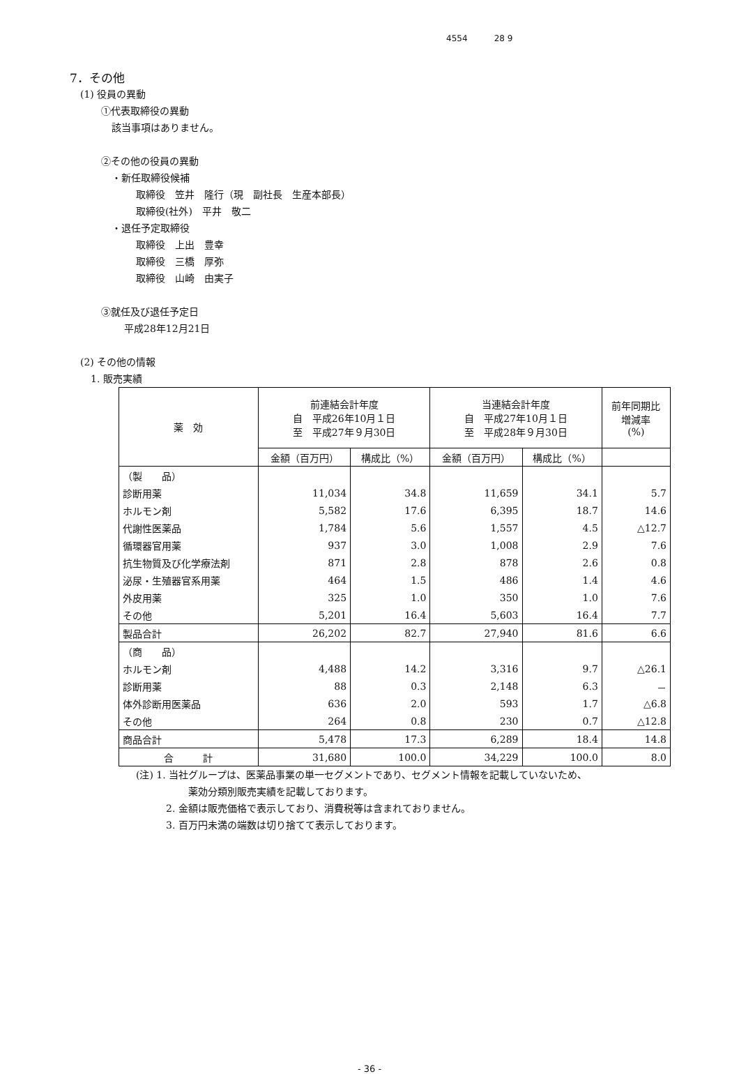4554 28 9
7．その他
(1) 役員の異動
①代表取締役の異動
該当事項はありません。
②その他の役員の異動
・新任取締役候補
取締役　笠井　隆行（現　副社長　生産本部長）
取締役(社外)　平井　敬二
・退任予定取締役
取締役　上出　豊幸
取締役　三橋　厚弥
取締役　山崎　由実子
③就任及び退任予定日
平成28年12月21日
(2) その他の情報
1. 販売実績
| 薬 効 | 前連結会計年度 自 平成26年10月１日 至 平成27年９月30日 | | 当連結会計年度 自 平成27年10月１日 至 平成28年９月30日 | | 前年同期比 増減率 (%) |
| --- | --- | --- | --- | --- | --- |
| | 金額（百万円） | 構成比（%） | 金額（百万円） | 構成比（%） | |
| （製 品） | | | | | |
| 診断用薬 | 11,034 | 34.8 | 11,659 | 34.1 | 5.7 |
| ホルモン剤 | 5,582 | 17.6 | 6,395 | 18.7 | 14.6 |
| 代謝性医薬品 | 1,784 | 5.6 | 1,557 | 4.5 | △12.7 |
| 循環器官用薬 | 937 | 3.0 | 1,008 | 2.9 | 7.6 |
| 抗生物質及び化学療法剤 | 871 | 2.8 | 878 | 2.6 | 0.8 |
| 泌尿・生殖器官系用薬 | 464 | 1.5 | 486 | 1.4 | 4.6 |
| 外皮用薬 | 325 | 1.0 | 350 | 1.0 | 7.6 |
| その他 | 5,201 | 16.4 | 5,603 | 16.4 | 7.7 |
| 製品合計 | 26,202 | 82.7 | 27,940 | 81.6 | 6.6 |
| （商 品） | | | | | |
| ホルモン剤 | 4,488 | 14.2 | 3,316 | 9.7 | △26.1 |
| 診断用薬 | 88 | 0.3 | 2,148 | 6.3 | － |
| 体外診断用医薬品 | 636 | 2.0 | 593 | 1.7 | △6.8 |
| その他 | 264 | 0.8 | 230 | 0.7 | △12.8 |
| 商品合計 | 5,478 | 17.3 | 6,289 | 18.4 | 14.8 |
| 合 計 | 31,680 | 100.0 | 34,229 | 100.0 | 8.0 |
(注) 1. 当社グループは、医薬品事業の単一セグメントであり、セグメント情報を記載していないため、
薬効分類別販売実績を記載しております。
2. 金額は販売価格で表示しており、消費税等は含まれておりません。
3. 百万円未満の端数は切り捨てて表示しております。
- 36 -